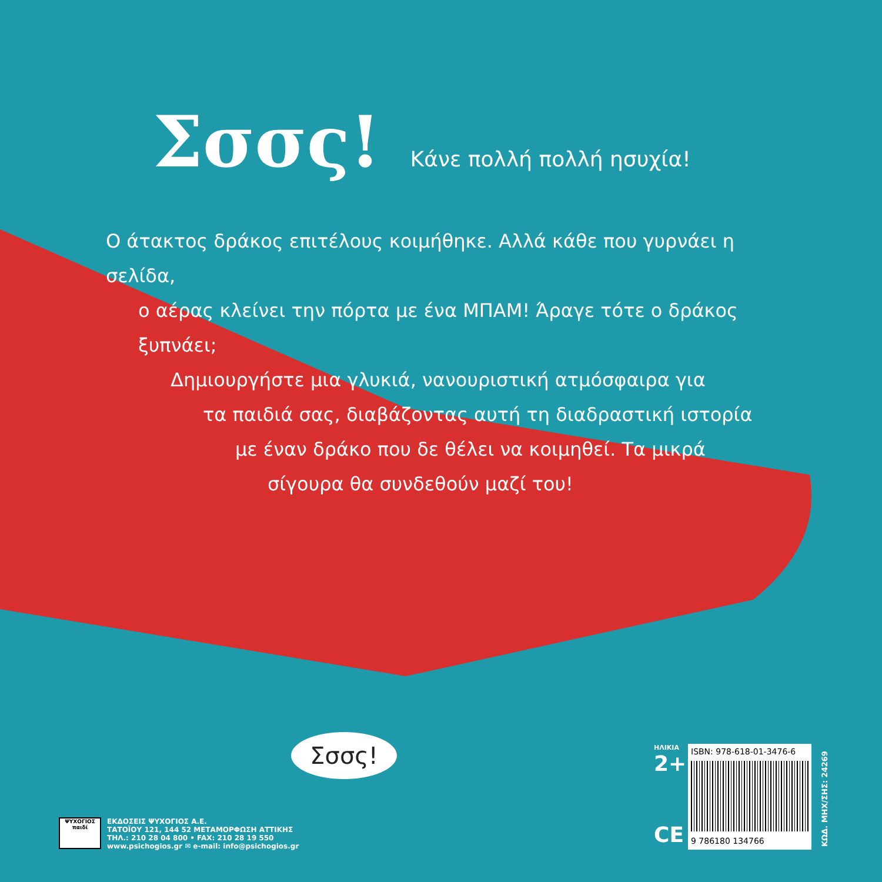Σσσς!
Κάνε πολλή πολλή ησυχία!
Ο άτακτος δράκος επιτέλους κοιμήθηκε. Αλλά κάθε που γυρνάει η σελίδα,
ο αέρας κλείνει την πόρτα με ένα ΜΠΑΜ! Άραγε τότε ο δράκος ξυπνάει;
Δημιουργήστε μια γλυκιά, νανουριστική ατμόσφαιρα για
τα παιδιά σας, διαβάζοντας αυτή τη διαδραστική ιστορία
με έναν δράκο που δε θέλει να κοιμηθεί. Τα μικρά
σίγουρα θα συνδεθούν μαζί του!
Σσσς!
ΨΥΧΟΓΙΟΣ
παιδί
ΕΚΔΟΣΕΙΣ ΨΥΧΟΓΙΟΣ Α.Ε.
ΤΑΤΟΪΟΥ 121, 144 52 ΜΕΤΑΜΟΡΦΩΣΗ ΑΤΤΙΚΗΣ
ΤΗΛ.: 210 28 04 800 • FAX: 210 28 19 550
www.psichogios.gr ✉ e-mail: info@psichogios.gr
ΗΛΙΚΙΑ
2+
CE
ISBN: 978-618-01-3476-6
9 786180 134766
ΚΩΔ. ΜΗΧ/ΣΗΣ: 24269